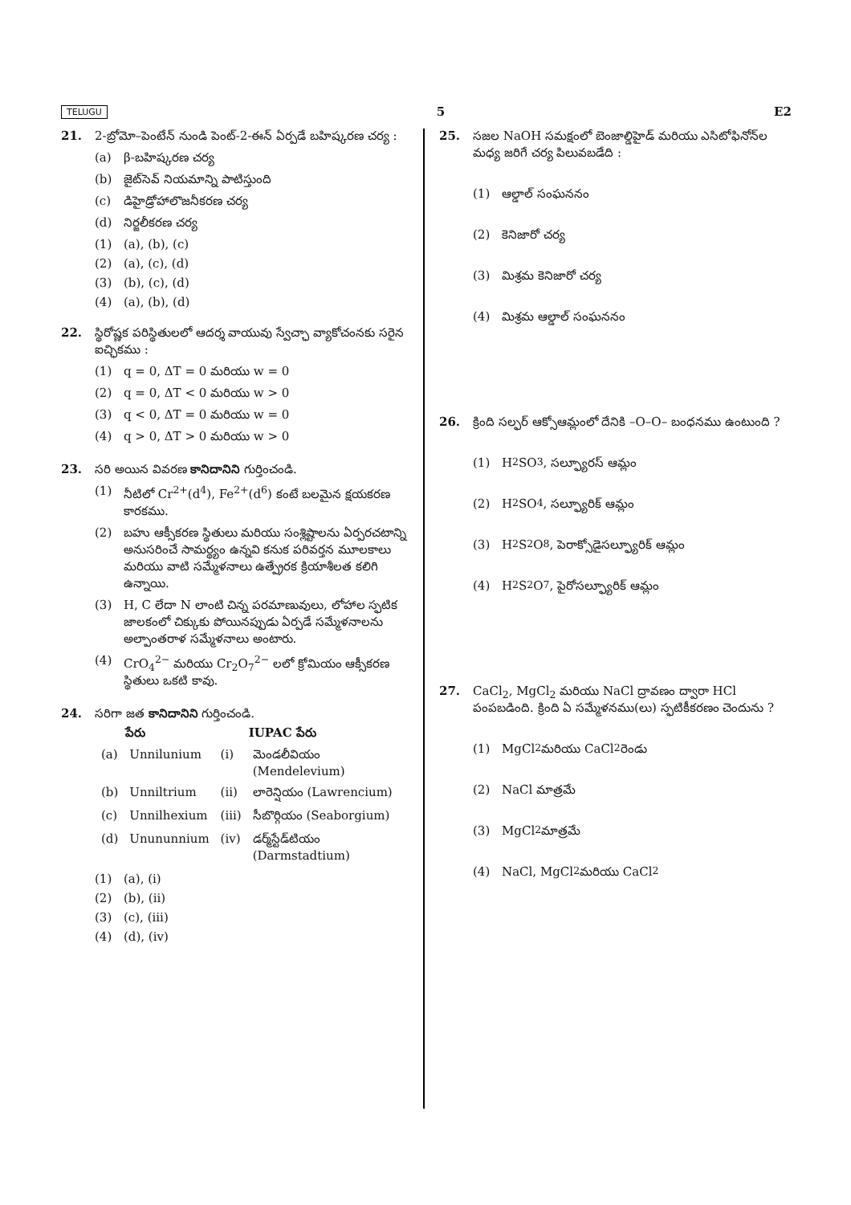TELUGU 5 E2
21. 2-బ్రోమో–పెంటేన్ నుండి పెంట్-2-ఈన్ ఏర్పడే బహిష్కరణ చర్య :
(a) β-బహిష్కరణ చర్య
(b) జైట్‌సెవ్ నియమాన్ని పాటిస్తుంది
(c) డిహైడ్రోహాలొజనీకరణ చర్య
(d) నిర్జలీకరణ చర్య
(1) (a), (b), (c)
(2) (a), (c), (d)
(3) (b), (c), (d)
(4) (a), (b), (d)
22. స్థిరోష్ణక పరిస్థితులలో ఆదర్శ వాయువు స్వేచ్ఛా వ్యాకోచంనకు సరైన ఐచ్ఛికము :
(1) q = 0, ΔT = 0 మరియు w = 0
(2) q = 0, ΔT < 0 మరియు w > 0
(3) q < 0, ΔT = 0 మరియు w = 0
(4) q > 0, ΔT > 0 మరియు w > 0
23. సరి అయిన వివరణ కానిదానిని గుర్తించండి.
(1) నీటిలో Cr<sup>2+</sup>(d<sup>4</sup>), Fe<sup>2+</sup>(d<sup>6</sup>) కంటే బలమైన క్షయకరణ కారకము.
(2) బహు ఆక్సీకరణ స్థితులు మరియు సంశ్లిష్టాలను ఏర్పరచటాన్ని అనుసరించే సామర్థ్యం ఉన్నవి కనుక పరివర్తన మూలకాలు మరియు వాటి సమ్మేళనాలు ఉత్ప్రేరక క్రియాశీలత కలిగి ఉన్నాయి.
(3) H, C లేదా N లాంటి చిన్న పరమాణువులు, లోహాల స్ఫటిక జాలకంలో చిక్కుకు పోయినప్పుడు ఏర్పడే సమ్మేళనాలను అల్పాంతరాళ సమ్మేళనాలు అంటారు.
(4) CrO<sub>4</sub><sup>2−</sup> మరియు Cr<sub>2</sub>O<sub>7</sub><sup>2−</sup> లలో క్రోమియం ఆక్సీకరణ స్థితులు ఒకటి కావు.
24. సరిగా జత కానిదానిని గుర్తించండి.
| | పేరు | | IUPAC పేరు |
| --- | --- | --- | --- |
| (a) | Unnilunium | (i) | మెండలీవియం (Mendelevium) |
| (b) | Unniltrium | (ii) | లారెన్షియం (Lawrencium) |
| (c) | Unnilhexium | (iii) | సీబొర్గియం (Seaborgium) |
| (d) | Unununnium | (iv) | డర్మ్‌స్టేడ్‌టియం (Darmstadtium) |
(1) (a), (i)
(2) (b), (ii)
(3) (c), (iii)
(4) (d), (iv)
25. సజల NaOH సమక్షంలో బెంజాల్డిహైడ్ మరియు ఎసిటోఫినోన్‌ల మధ్య జరిగే చర్య పిలువబడేది :
(1) ఆల్డాల్ సంఘననం
(2) కెనిజారో చర్య
(3) మిశ్రమ కెనిజారో చర్య
(4) మిశ్రమ ఆల్డాల్ సంఘననం
26. క్రింది సల్ఫర్ ఆక్సోఆమ్లంలో దేనికి –O–O– బంధనము ఉంటుంది ?
(1) H<sub>2</sub>SO<sub>3</sub>, సల్ఫ్యూరస్ ఆమ్లం
(2) H<sub>2</sub>SO<sub>4</sub>, సల్ఫ్యూరిక్ ఆమ్లం
(3) H<sub>2</sub>S<sub>2</sub>O<sub>8</sub>, పెరాక్సోడైసల్ఫ్యూరిక్ ఆమ్లం
(4) H<sub>2</sub>S<sub>2</sub>O<sub>7</sub>, పైరోసల్ఫ్యూరిక్ ఆమ్లం
27. CaCl<sub>2</sub>, MgCl<sub>2</sub> మరియు NaCl ద్రావణం ద్వారా HCl పంపబడింది. క్రింది ఏ సమ్మేళనము(లు) స్ఫటికీకరణం చెందును ?
(1) MgCl<sub>2</sub> మరియు CaCl<sub>2</sub> రెండు
(2) NaCl మాత్రమే
(3) MgCl<sub>2</sub> మాత్రమే
(4) NaCl, MgCl<sub>2</sub> మరియు CaCl<sub>2</sub>